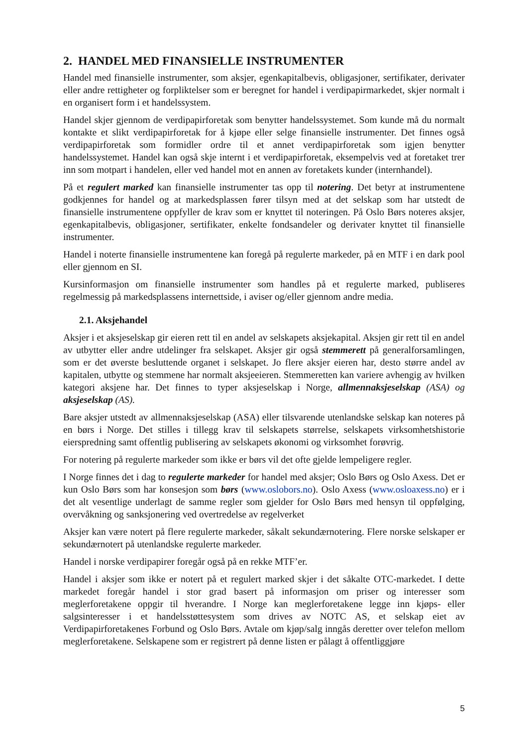2. HANDEL MED FINANSIELLE INSTRUMENTER
Handel med finansielle instrumenter, som aksjer, egenkapitalbevis, obligasjoner, sertifikater, derivater eller andre rettigheter og forpliktelser som er beregnet for handel i verdipapirmarkedet, skjer normalt i en organisert form i et handelssystem.
Handel skjer gjennom de verdipapirforetak som benytter handelssystemet. Som kunde må du normalt kontakte et slikt verdipapirforetak for å kjøpe eller selge finansielle instrumenter. Det finnes også verdipapirforetak som formidler ordre til et annet verdipapirforetak som igjen benytter handelssystemet. Handel kan også skje internt i et verdipapirforetak, eksempelvis ved at foretaket trer inn som motpart i handelen, eller ved handel mot en annen av foretakets kunder (internhandel).
På et regulert marked kan finansielle instrumenter tas opp til notering. Det betyr at instrumentene godkjennes for handel og at markedsplassen fører tilsyn med at det selskap som har utstedt de finansielle instrumentene oppfyller de krav som er knyttet til noteringen. På Oslo Børs noteres aksjer, egenkapitalbevis, obligasjoner, sertifikater, enkelte fondsandeler og derivater knyttet til finansielle instrumenter.
Handel i noterte finansielle instrumentene kan foregå på regulerte markeder, på en MTF i en dark pool eller gjennom en SI.
Kursinformasjon om finansielle instrumenter som handles på et regulerte marked, publiseres regelmessig på markedsplassens internettside, i aviser og/eller gjennom andre media.
2.1. Aksjehandel
Aksjer i et aksjeselskap gir eieren rett til en andel av selskapets aksjekapital. Aksjen gir rett til en andel av utbytter eller andre utdelinger fra selskapet. Aksjer gir også stemmerett på generalforsamlingen, som er det øverste besluttende organet i selskapet. Jo flere aksjer eieren har, desto større andel av kapitalen, utbytte og stemmene har normalt aksjeeieren. Stemmeretten kan variere avhengig av hvilken kategori aksjene har. Det finnes to typer aksjeselskap i Norge, allmennaksjeselskap (ASA) og aksjeselskap (AS).
Bare aksjer utstedt av allmennaksjeselskap (ASA) eller tilsvarende utenlandske selskap kan noteres på en børs i Norge. Det stilles i tillegg krav til selskapets størrelse, selskapets virksomhetshistorie eierspredning samt offentlig publisering av selskapets økonomi og virksomhet forøvrig.
For notering på regulerte markeder som ikke er børs vil det ofte gjelde lempeligere regler.
I Norge finnes det i dag to regulerte markeder for handel med aksjer; Oslo Børs og Oslo Axess. Det er kun Oslo Børs som har konsesjon som børs (www.oslobors.no). Oslo Axess (www.osloaxess.no) er i det alt vesentlige underlagt de samme regler som gjelder for Oslo Børs med hensyn til oppfølging, overvåkning og sanksjonering ved overtredelse av regelverket
Aksjer kan være notert på flere regulerte markeder, såkalt sekundærnotering. Flere norske selskaper er sekundærnotert på utenlandske regulerte markeder.
Handel i norske verdipapirer foregår også på en rekke MTF’er.
Handel i aksjer som ikke er notert på et regulert marked skjer i det såkalte OTC-markedet. I dette markedet foregår handel i stor grad basert på informasjon om priser og interesser som meglerforetakene oppgir til hverandre. I Norge kan meglerforetakene legge inn kjøps- eller salgsinteresser i et handelsstøttesystem som drives av NOTC AS, et selskap eiet av Verdipapirforetakenes Forbund og Oslo Børs. Avtale om kjøp/salg inngås deretter over telefon mellom meglerforetakene. Selskapene som er registrert på denne listen er pålagt å offentliggjøre
5